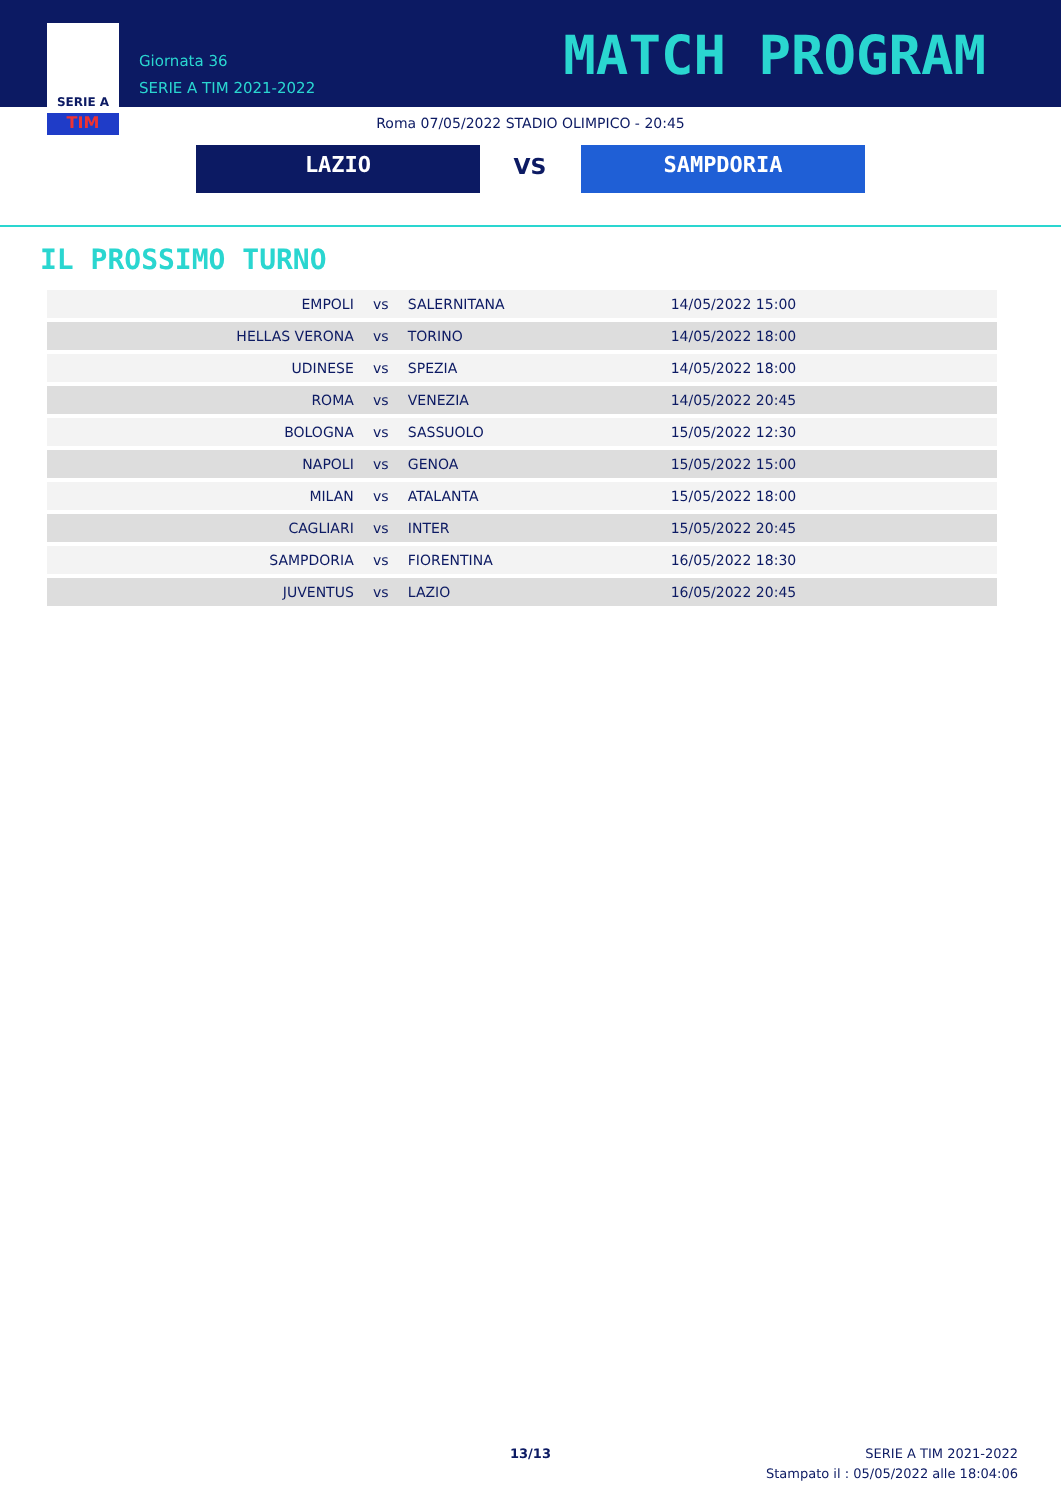SERIE A
TIM
Giornata 36
SERIE A TIM 2021-2022
MATCH PROGRAM
Roma 07/05/2022 STADIO OLIMPICO - 20:45
LAZIO VS SAMPDORIA
IL PROSSIMO TURNO
| EMPOLI | vs | SALERNITANA | 14/05/2022 15:00 |
| HELLAS VERONA | vs | TORINO | 14/05/2022 18:00 |
| UDINESE | vs | SPEZIA | 14/05/2022 18:00 |
| ROMA | vs | VENEZIA | 14/05/2022 20:45 |
| BOLOGNA | vs | SASSUOLO | 15/05/2022 12:30 |
| NAPOLI | vs | GENOA | 15/05/2022 15:00 |
| MILAN | vs | ATALANTA | 15/05/2022 18:00 |
| CAGLIARI | vs | INTER | 15/05/2022 20:45 |
| SAMPDORIA | vs | FIORENTINA | 16/05/2022 18:30 |
| JUVENTUS | vs | LAZIO | 16/05/2022 20:45 |
13/13
SERIE A TIM 2021-2022
Stampato il : 05/05/2022 alle 18:04:06